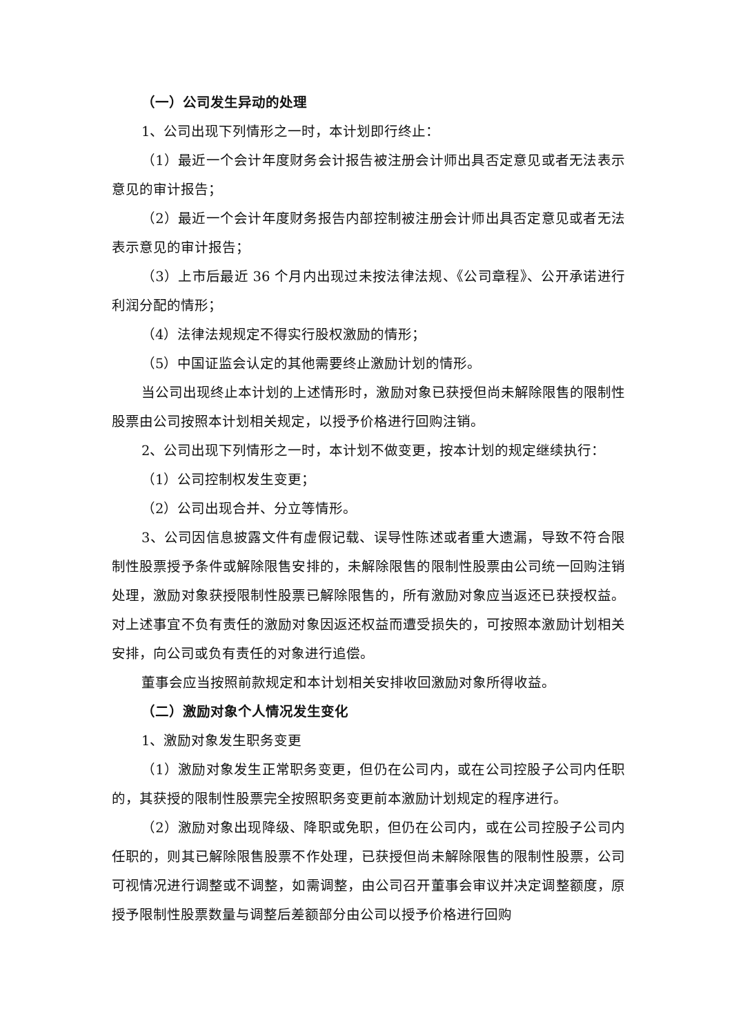（一）公司发生异动的处理
1、公司出现下列情形之一时，本计划即行终止：
（1）最近一个会计年度财务会计报告被注册会计师出具否定意见或者无法表示意见的审计报告；
（2）最近一个会计年度财务报告内部控制被注册会计师出具否定意见或者无法表示意见的审计报告；
（3）上市后最近 36 个月内出现过未按法律法规、《公司章程》、公开承诺进行利润分配的情形；
（4）法律法规规定不得实行股权激励的情形；
（5）中国证监会认定的其他需要终止激励计划的情形。
当公司出现终止本计划的上述情形时，激励对象已获授但尚未解除限售的限制性股票由公司按照本计划相关规定，以授予价格进行回购注销。
2、公司出现下列情形之一时，本计划不做变更，按本计划的规定继续执行：
（1）公司控制权发生变更；
（2）公司出现合并、分立等情形。
3、公司因信息披露文件有虚假记载、误导性陈述或者重大遗漏，导致不符合限制性股票授予条件或解除限售安排的，未解除限售的限制性股票由公司统一回购注销处理，激励对象获授限制性股票已解除限售的，所有激励对象应当返还已获授权益。对上述事宜不负有责任的激励对象因返还权益而遭受损失的，可按照本激励计划相关安排，向公司或负有责任的对象进行追偿。
董事会应当按照前款规定和本计划相关安排收回激励对象所得收益。
（二）激励对象个人情况发生变化
1、激励对象发生职务变更
（1）激励对象发生正常职务变更，但仍在公司内，或在公司控股子公司内任职的，其获授的限制性股票完全按照职务变更前本激励计划规定的程序进行。
（2）激励对象出现降级、降职或免职，但仍在公司内，或在公司控股子公司内任职的，则其已解除限售股票不作处理，已获授但尚未解除限售的限制性股票，公司可视情况进行调整或不调整，如需调整，由公司召开董事会审议并决定调整额度，原授予限制性股票数量与调整后差额部分由公司以授予价格进行回购